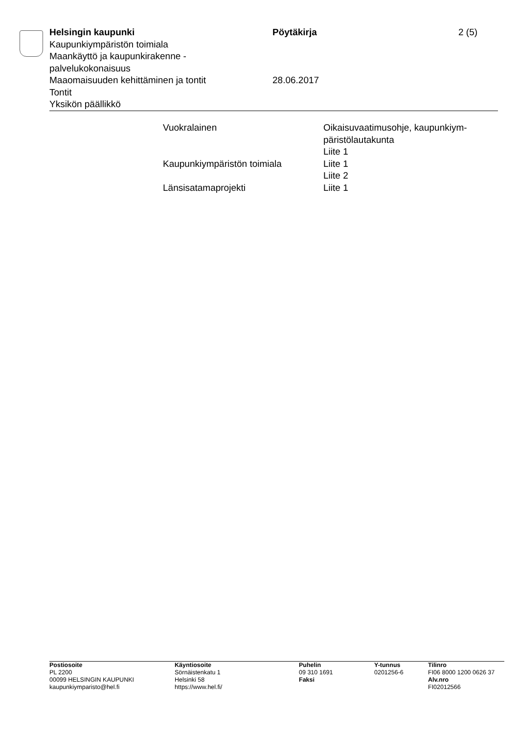Helsingin kaupunki Pöytäkirja 2 (5)
Kaupunkiympäristön toimiala
Maankäyttö ja kaupunkirakenne -
palvelukokonaisuus
Maaomaisuuden kehittäminen ja tontit 28.06.2017
Tontit
Yksikön päällikkö
| Vuokralainen | Oikaisuvaatimusohje, kaupunkiym- päristölautakunta Liite 1 |
| Kaupunkiympäristön toimiala | Liite 1 Liite 2 |
| Länsisatamaprojekti | Liite 1 |
| Postiosoite PL 2200 00099 HELSINGIN KAUPUNKI kaupunkiymparisto@hel.fi | Käyntiosoite Sörnäistenkatu 1 Helsinki 58 https://www.hel.fi/ | Puhelin 09 310 1691 Faksi | Y-tunnus 0201256-6 | Tilinro FI06 8000 1200 0626 37 Alv.nro FI02012566 |